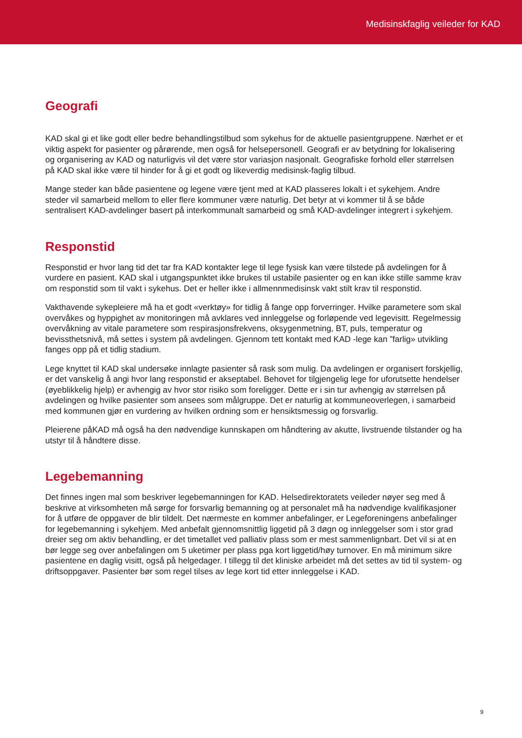Medisinskfaglig veileder for KAD
Geografi
KAD skal gi et like godt eller bedre behandlingstilbud som sykehus for de aktuelle pasientgruppene. Nærhet er et viktig aspekt for pasienter og pårørende, men også for helsepersonell. Geografi er av betydning for lokalisering og organisering av KAD og naturligvis vil det være stor variasjon nasjonalt. Geografiske forhold eller størrelsen på KAD skal ikke være til hinder for å gi et godt og likeverdig medisinsk-faglig tilbud.
Mange steder kan både pasientene og legene være tjent med at KAD plasseres lokalt i et sykehjem. Andre steder vil samarbeid mellom to eller flere kommuner være naturlig. Det betyr at vi kommer til å se både sentralisert KAD-avdelinger basert på interkommunalt samarbeid og små KAD-avdelinger integrert i sykehjem.
Responstid
Responstid er hvor lang tid det tar fra KAD kontakter lege til lege fysisk kan være tilstede på avdelingen for å vurdere en pasient. KAD skal i utgangspunktet ikke brukes til ustabile pasienter og en kan ikke stille samme krav om responstid som til vakt i sykehus. Det er heller ikke i allmennmedisinsk vakt stilt krav til responstid.
Vakthavende sykepleiere må ha et godt «verktøy» for tidlig å fange opp forverringer. Hvilke parametere som skal overvåkes og hyppighet av monitoringen må avklares ved innleggelse og forløpende ved legevisitt. Regelmessig overvåkning av vitale parametere som respirasjonsfrekvens, oksygenmetning, BT, puls, temperatur og bevissthetsnivå, må settes i system på avdelingen. Gjennom tett kontakt med KAD -lege kan ”farlig» utvikling fanges opp på et tidlig stadium.
Lege knyttet til KAD skal undersøke innlagte pasienter så rask som mulig. Da avdelingen er organisert forskjellig, er det vanskelig å angi hvor lang responstid er akseptabel. Behovet for tilgjengelig lege for uforutsette hendelser (øyeblikkelig hjelp) er avhengig av hvor stor risiko som foreligger. Dette er i sin tur avhengig av størrelsen på avdelingen og hvilke pasienter som ansees som målgruppe. Det er naturlig at kommuneoverlegen, i samarbeid med kommunen gjør en vurdering av hvilken ordning som er hensiktsmessig og forsvarlig.
Pleierene påKAD må også ha den nødvendige kunnskapen om håndtering av akutte, livstruende tilstander og ha utstyr til å håndtere disse.
Legebemanning
Det finnes ingen mal som beskriver legebemanningen for KAD. Helsedirektoratets veileder nøyer seg med å beskrive at virksomheten må sørge for forsvarlig bemanning og at personalet må ha nødvendige kvalifikasjoner for å utføre de oppgaver de blir tildelt. Det nærmeste en kommer anbefalinger, er Legeforeningens anbefalinger for legebemanning i sykehjem. Med anbefalt gjennomsnittlig liggetid på 3 døgn og innleggelser som i stor grad dreier seg om aktiv behandling, er det timetallet ved palliativ plass som er mest sammenlignbart. Det vil si at en bør legge seg over anbefalingen om 5 uketimer per plass pga kort liggetid/høy turnover. En må minimum sikre pasientene en daglig visitt, også på helgedager. I tillegg til det kliniske arbeidet må det settes av tid til system- og driftsoppgaver. Pasienter bør som regel tilses av lege kort tid etter innleggelse i KAD.
9